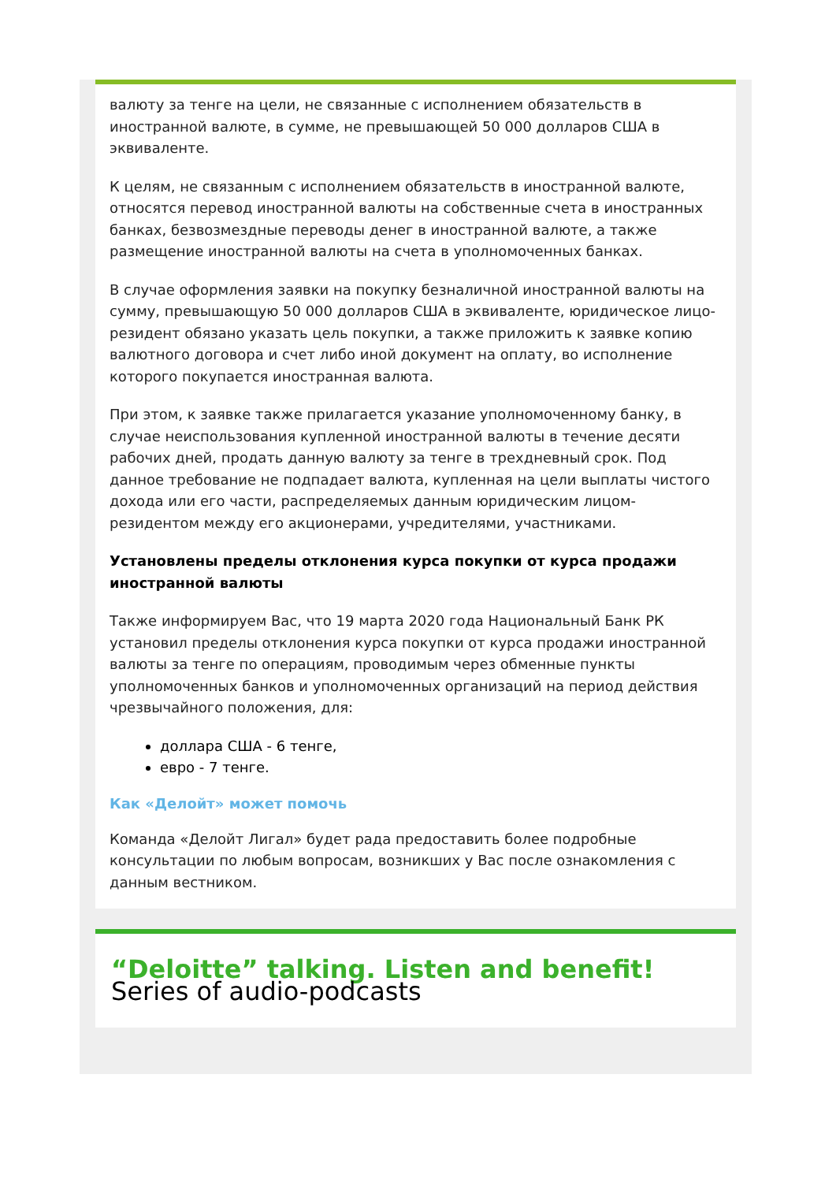валюту за тенге на цели, не связанные с исполнением обязательств в иностранной валюте, в сумме, не превышающей 50 000 долларов США в эквиваленте.
К целям, не связанным с исполнением обязательств в иностранной валюте, относятся перевод иностранной валюты на собственные счета в иностранных банках, безвозмездные переводы денег в иностранной валюте, а также размещение иностранной валюты на счета в уполномоченных банках.
В случае оформления заявки на покупку безналичной иностранной валюты на сумму, превышающую 50 000 долларов США в эквиваленте, юридическое лицо-резидент обязано указать цель покупки, а также приложить к заявке копию валютного договора и счет либо иной документ на оплату, во исполнение которого покупается иностранная валюта.
При этом, к заявке также прилагается указание уполномоченному банку, в случае неиспользования купленной иностранной валюты в течение десяти рабочих дней, продать данную валюту за тенге в трехдневный срок. Под данное требование не подпадает валюта, купленная на цели выплаты чистого дохода или его части, распределяемых данным юридическим лицом-резидентом между его акционерами, учредителями, участниками.
Установлены пределы отклонения курса покупки от курса продажи иностранной валюты
Также информируем Вас, что 19 марта 2020 года Национальный Банк РК установил пределы отклонения курса покупки от курса продажи иностранной валюты за тенге по операциям, проводимым через обменные пункты уполномоченных банков и уполномоченных организаций на период действия чрезвычайного положения, для:
доллара США - 6 тенге,
евро - 7 тенге.
Как «Делойт» может помочь
Команда «Делойт Лигал» будет рада предоставить более подробные консультации по любым вопросам, возникших у Вас после ознакомления с данным вестником.
“Deloitte” talking. Listen and benefit!
Series of audio-podcasts